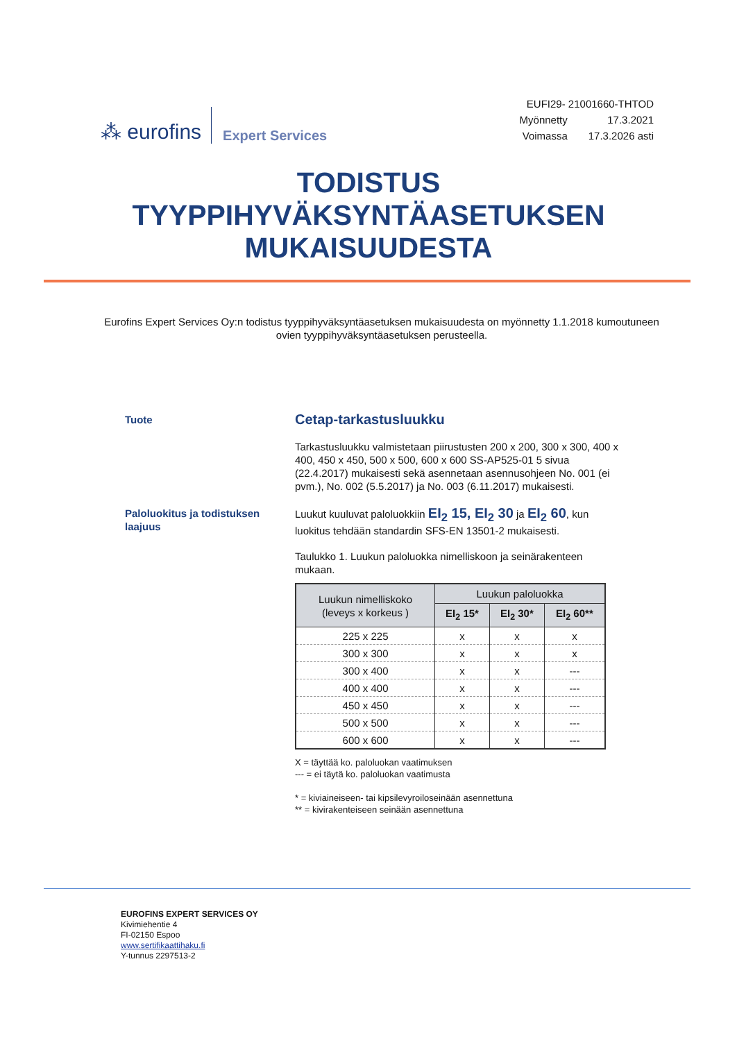⁂ eurofins Expert Services
EUFI29- 21001660-THTOD
| Myönnetty | 17.3.2021 |
| Voimassa | 17.3.2026 asti |
TODISTUS
TYYPPIHYVÄKSYNTÄASETUKSEN
MUKAISUUDESTA
Eurofins Expert Services Oy:n todistus tyyppihyväksyntäasetuksen mukaisuudesta on myönnetty 1.1.2018 kumoutuneen ovien tyyppihyväksyntäasetuksen perusteella.
Tuote
Cetap-tarkastusluukku
Tarkastusluukku valmistetaan piirustusten 200 x 200, 300 x 300, 400 x 400, 450 x 450, 500 x 500, 600 x 600 SS-AP525-01 5 sivua (22.4.2017) mukaisesti sekä asennetaan asennusohjeen No. 001 (ei pvm.), No. 002 (5.5.2017) ja No. 003 (6.11.2017) mukaisesti.
Paloluokitus ja todistuksen laajuus
Luukut kuuluvat paloluokkiin EI<sub>2</sub> 15, EI<sub>2</sub> 30 ja EI<sub>2</sub> 60, kun luokitus tehdään standardin SFS-EN 13501-2 mukaisesti.
Taulukko 1. Luukun paloluokka nimelliskoon ja seinärakenteen mukaan.
| Luukun nimelliskoko (leveys x korkeus ) | Luukun paloluokka | | |
| --- | --- | --- | --- |
| | EI<sub>2</sub> 15* | EI<sub>2</sub> 30* | EI<sub>2</sub> 60** |
| 225 x 225 | x | x | x |
| 300 x 300 | x | x | x |
| 300 x 400 | x | x | --- |
| 400 x 400 | x | x | --- |
| 450 x 450 | x | x | --- |
| 500 x 500 | x | x | --- |
| 600 x 600 | x | x | --- |
X = täyttää ko. paloluokan vaatimuksen
--- = ei täytä ko. paloluokan vaatimusta
* = kiviaineiseen- tai kipsilevyroiloseinään asennettuna
** = kivirakenteiseen seinään asennettuna
EUROFINS EXPERT SERVICES OY
Kivimiehentie 4
FI-02150 Espoo
www.sertifikaattihaku.fi
Y-tunnus 2297513-2